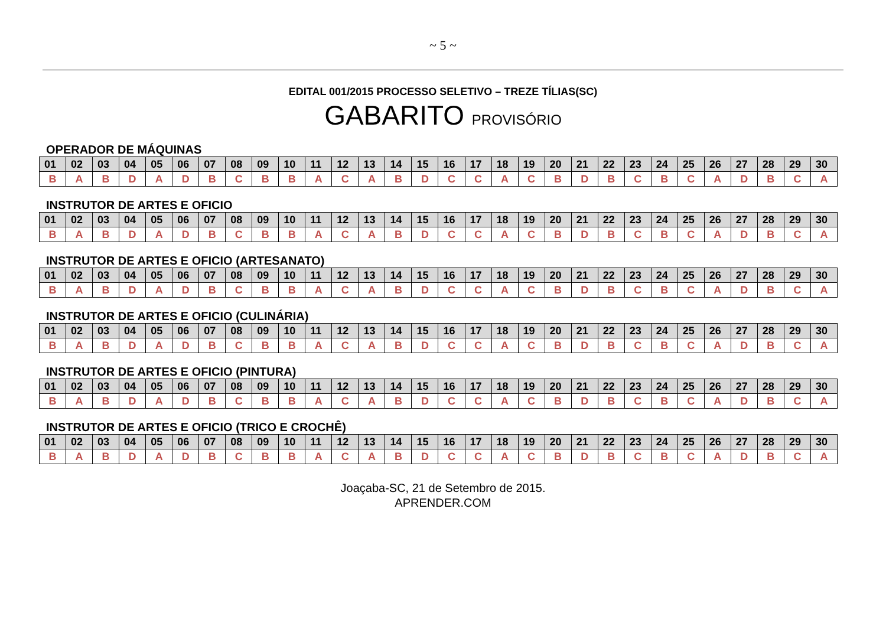~ 5 ~
EDITAL 001/2015 PROCESSO SELETIVO – TREZE TÍLIAS(SC)
GABARITO PROVISÓRIO
OPERADOR DE MÁQUINAS
| 01 | 02 | 03 | 04 | 05 | 06 | 07 | 08 | 09 | 10 | 11 | 12 | 13 | 14 | 15 | 16 | 17 | 18 | 19 | 20 | 21 | 22 | 23 | 24 | 25 | 26 | 27 | 28 | 29 | 30 |
| --- | --- | --- | --- | --- | --- | --- | --- | --- | --- | --- | --- | --- | --- | --- | --- | --- | --- | --- | --- | --- | --- | --- | --- | --- | --- | --- | --- | --- | --- |
| B | A | B | D | A | D | B | C | B | B | A | C | A | B | D | C | C | A | C | B | D | B | C | B | C | A | D | B | C | A |
INSTRUTOR DE ARTES E OFICIO
| 01 | 02 | 03 | 04 | 05 | 06 | 07 | 08 | 09 | 10 | 11 | 12 | 13 | 14 | 15 | 16 | 17 | 18 | 19 | 20 | 21 | 22 | 23 | 24 | 25 | 26 | 27 | 28 | 29 | 30 |
| --- | --- | --- | --- | --- | --- | --- | --- | --- | --- | --- | --- | --- | --- | --- | --- | --- | --- | --- | --- | --- | --- | --- | --- | --- | --- | --- | --- | --- | --- |
| B | A | B | D | A | D | B | C | B | B | A | C | A | B | D | C | C | A | C | B | D | B | C | B | C | A | D | B | C | A |
INSTRUTOR DE ARTES E OFICIO (ARTESANATO)
| 01 | 02 | 03 | 04 | 05 | 06 | 07 | 08 | 09 | 10 | 11 | 12 | 13 | 14 | 15 | 16 | 17 | 18 | 19 | 20 | 21 | 22 | 23 | 24 | 25 | 26 | 27 | 28 | 29 | 30 |
| --- | --- | --- | --- | --- | --- | --- | --- | --- | --- | --- | --- | --- | --- | --- | --- | --- | --- | --- | --- | --- | --- | --- | --- | --- | --- | --- | --- | --- | --- |
| B | A | B | D | A | D | B | C | B | B | A | C | A | B | D | C | C | A | C | B | D | B | C | B | C | A | D | B | C | A |
INSTRUTOR DE ARTES E OFICIO (CULINÁRIA)
| 01 | 02 | 03 | 04 | 05 | 06 | 07 | 08 | 09 | 10 | 11 | 12 | 13 | 14 | 15 | 16 | 17 | 18 | 19 | 20 | 21 | 22 | 23 | 24 | 25 | 26 | 27 | 28 | 29 | 30 |
| --- | --- | --- | --- | --- | --- | --- | --- | --- | --- | --- | --- | --- | --- | --- | --- | --- | --- | --- | --- | --- | --- | --- | --- | --- | --- | --- | --- | --- | --- |
| B | A | B | D | A | D | B | C | B | B | A | C | A | B | D | C | C | A | C | B | D | B | C | B | C | A | D | B | C | A |
INSTRUTOR DE ARTES E OFICIO (PINTURA)
| 01 | 02 | 03 | 04 | 05 | 06 | 07 | 08 | 09 | 10 | 11 | 12 | 13 | 14 | 15 | 16 | 17 | 18 | 19 | 20 | 21 | 22 | 23 | 24 | 25 | 26 | 27 | 28 | 29 | 30 |
| --- | --- | --- | --- | --- | --- | --- | --- | --- | --- | --- | --- | --- | --- | --- | --- | --- | --- | --- | --- | --- | --- | --- | --- | --- | --- | --- | --- | --- | --- |
| B | A | B | D | A | D | B | C | B | B | A | C | A | B | D | C | C | A | C | B | D | B | C | B | C | A | D | B | C | A |
INSTRUTOR DE ARTES E OFICIO (TRICO E CROCHÊ)
| 01 | 02 | 03 | 04 | 05 | 06 | 07 | 08 | 09 | 10 | 11 | 12 | 13 | 14 | 15 | 16 | 17 | 18 | 19 | 20 | 21 | 22 | 23 | 24 | 25 | 26 | 27 | 28 | 29 | 30 |
| --- | --- | --- | --- | --- | --- | --- | --- | --- | --- | --- | --- | --- | --- | --- | --- | --- | --- | --- | --- | --- | --- | --- | --- | --- | --- | --- | --- | --- | --- |
| B | A | B | D | A | D | B | C | B | B | A | C | A | B | D | C | C | A | C | B | D | B | C | B | C | A | D | B | C | A |
Joaçaba-SC, 21 de Setembro de 2015.
APRENDER.COM